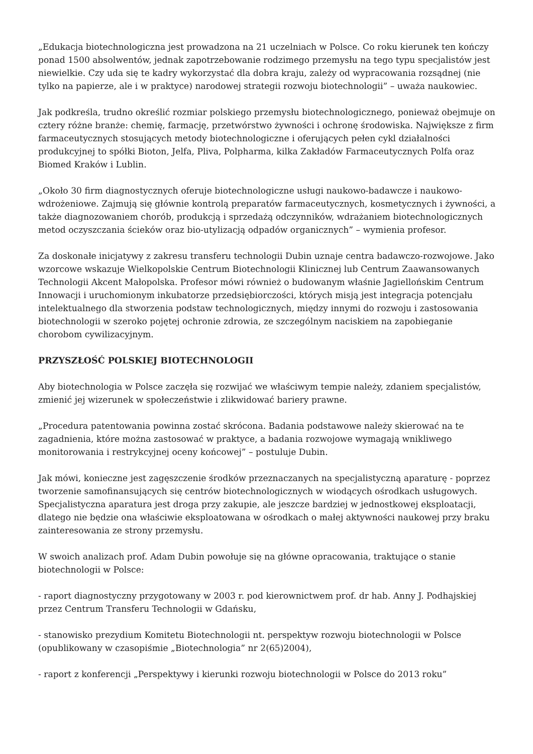„Edukacja biotechnologiczna jest prowadzona na 21 uczelniach w Polsce. Co roku kierunek ten kończy ponad 1500 absolwentów, jednak zapotrzebowanie rodzimego przemysłu na tego typu specjalistów jest niewielkie. Czy uda się te kadry wykorzystać dla dobra kraju, zależy od wypracowania rozsądnej (nie tylko na papierze, ale i w praktyce) narodowej strategii rozwoju biotechnologii” – uważa naukowiec.
Jak podkreśla, trudno określić rozmiar polskiego przemysłu biotechnologicznego, ponieważ obejmuje on cztery różne branże: chemię, farmację, przetwórstwo żywności i ochronę środowiska. Największe z firm farmaceutycznych stosujących metody biotechnologiczne i oferujących pełen cykl działalności produkcyjnej to spółki Bioton, Jelfa, Pliva, Polpharma, kilka Zakładów Farmaceutycznych Polfa oraz Biomed Kraków i Lublin.
„Około 30 firm diagnostycznych oferuje biotechnologiczne usługi naukowo-badawcze i naukowo-wdrożeniowe. Zajmują się głównie kontrolą preparatów farmaceutycznych, kosmetycznych i żywności, a także diagnozowaniem chorób, produkcją i sprzedażą odczynników, wdrażaniem biotechnologicznych metod oczyszczania ścieków oraz bio-utylizacją odpadów organicznych” – wymienia profesor.
Za doskonałe inicjatywy z zakresu transferu technologii Dubin uznaje centra badawczo-rozwojowe. Jako wzorcowe wskazuje Wielkopolskie Centrum Biotechnologii Klinicznej lub Centrum Zaawansowanych Technologii Akcent Małopolska. Profesor mówi również o budowanym właśnie Jagiellońskim Centrum Innowacji i uruchomionym inkubatorze przedsiębiorczości, których misją jest integracja potencjału intelektualnego dla stworzenia podstaw technologicznych, między innymi do rozwoju i zastosowania biotechnologii w szeroko pojętej ochronie zdrowia, ze szczególnym naciskiem na zapobieganie chorobom cywilizacyjnym.
PRZYSZŁOŚĆ POLSKIEJ BIOTECHNOLOGII
Aby biotechnologia w Polsce zaczęła się rozwijać we właściwym tempie należy, zdaniem specjalistów, zmienić jej wizerunek w społeczeństwie i zlikwidować bariery prawne.
„Procedura patentowania powinna zostać skrócona. Badania podstawowe należy skierować na te zagadnienia, które można zastosować w praktyce, a badania rozwojowe wymagają wnikliwego monitorowania i restrykcyjnej oceny końcowej” – postuluje Dubin.
Jak mówi, konieczne jest zagęszczenie środków przeznaczanych na specjalistyczną aparaturę - poprzez tworzenie samofinansujących się centrów biotechnologicznych w wiodących ośrodkach usługowych. Specjalistyczna aparatura jest droga przy zakupie, ale jeszcze bardziej w jednostkowej eksploatacji, dlatego nie będzie ona właściwie eksploatowana w ośrodkach o małej aktywności naukowej przy braku zainteresowania ze strony przemysłu.
W swoich analizach prof. Adam Dubin powołuje się na główne opracowania, traktujące o stanie biotechnologii w Polsce:
- raport diagnostyczny przygotowany w 2003 r. pod kierownictwem prof. dr hab. Anny J. Podhajskiej przez Centrum Transferu Technologii w Gdańsku,
- stanowisko prezydium Komitetu Biotechnologii nt. perspektyw rozwoju biotechnologii w Polsce (opublikowany w czasopiśmie „Biotechnologia” nr 2(65)2004),
- raport z konferencji „Perspektywy i kierunki rozwoju biotechnologii w Polsce do 2013 roku”